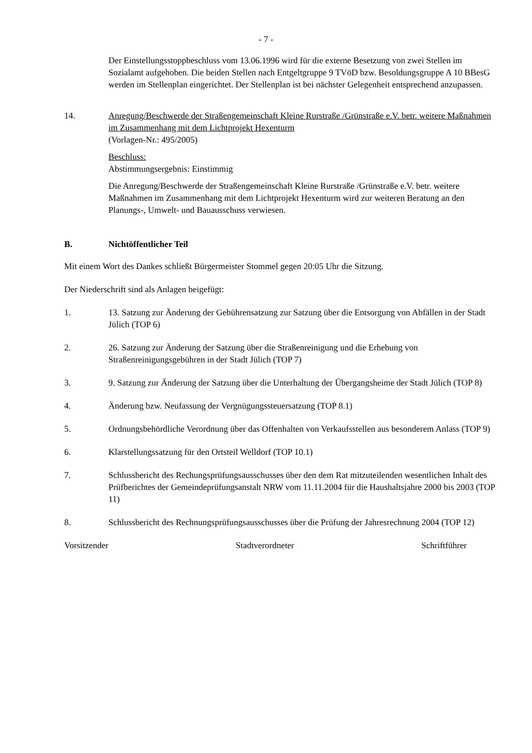- 7 -
Der Einstellungsstoppbeschluss vom 13.06.1996 wird für die externe Besetzung von zwei Stellen im Sozialamt aufgehoben. Die beiden Stellen nach Entgeltgruppe 9 TVöD bzw. Besoldungsgruppe A 10 BBesG werden im Stellenplan eingerichtet. Der Stellenplan ist bei nächster Gelegenheit entsprechend anzupassen.
14. Anregung/Beschwerde der Straßengemeinschaft Kleine Rurstraße /Grünstraße e.V. betr. weitere Maßnahmen im Zusammenhang mit dem Lichtprojekt Hexenturm
(Vorlagen-Nr.: 495/2005)
Beschluss:
Abstimmungsergebnis: Einstimmig
Die Anregung/Beschwerde der Straßengemeinschaft Kleine Rurstraße /Grünstraße e.V. betr. weitere Maßnahmen im Zusammenhang mit dem Lichtprojekt Hexenturm wird zur weiteren Beratung an den Planungs-, Umwelt- und Bauausschuss verwiesen.
B. Nichtöffentlicher Teil
Mit einem Wort des Dankes schließt Bürgermeister Stommel gegen 20:05 Uhr die Sitzung.
Der Niederschrift sind als Anlagen beigefügt:
1. 13. Satzung zur Änderung der Gebührensatzung zur Satzung über die Entsorgung von Abfällen in der Stadt Jülich (TOP 6)
2. 26. Satzung zur Änderung der Satzung über die Straßenreinigung und die Erhebung von Straßenreinigungsgebühren in der Stadt Jülich (TOP 7)
3. 9. Satzung zur Änderung der Satzung über die Unterhaltung der Übergangsheime der Stadt Jülich (TOP 8)
4. Änderung bzw. Neufassung der Vergnügungssteuersatzung (TOP 8.1)
5. Ordnungsbehördliche Verordnung über das Offenhalten von Verkaufsstellen aus besonderem Anlass (TOP 9)
6. Klarstellungssatzung für den Ortsteil Welldorf (TOP 10.1)
7. Schlussbericht des Rechungsprüfungsausschusses über den dem Rat mitzuteilenden wesentlichen Inhalt des Prüfberichtes der Gemeindeprüfungsanstalt NRW vom 11.11.2004 für die Haushaltsjahre 2000 bis 2003 (TOP 11)
8. Schlussbericht des Rechnungsprüfungsausschusses über die Prüfung der Jahresrechnung 2004 (TOP 12)
Vorsitzender Stadtverordneter Schriftführer